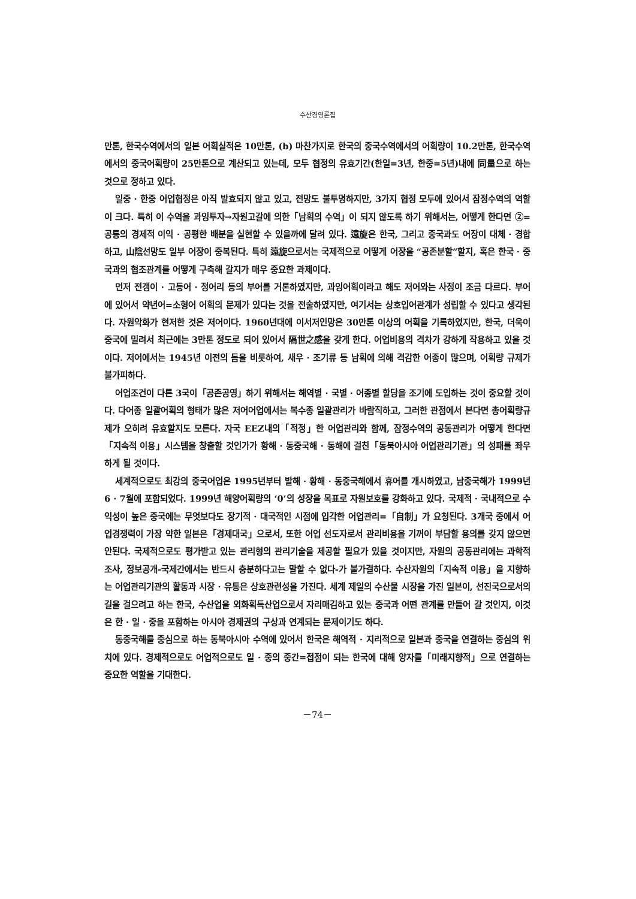수산경영론집
만톤, 한국수역에서의 일본 어획실적은 10만톤, (b) 마찬가지로 한국의 중국수역에서의 어획량이 10.2만톤, 한국수역에서의 중국어획량이 25만톤으로 계산되고 있는데, 모두 협정의 유효기간(한일=3년, 한중=5년)내에 同量으로 하는 것으로 정하고 있다.
일중 · 한중 어업협정은 아직 발효되지 않고 있고, 전망도 불투명하지만, 3가지 협정 모두에 있어서 잠정수역의 역할이 크다. 특히 이 수역을 과잉투자→자원고갈에 의한「남획의 수역」이 되지 않도록 하기 위해서는, 어떻게 한다면 ②=공통의 경제적 이익 · 공평한 배분을 실현할 수 있을까에 달려 있다. 遠旋은 한국, 그리고 중국과도 어장이 대체 · 경합하고, 山陰선망도 일부 어장이 중복된다. 특히 遠旋으로서는 국제적으로 어떻게 어장을 “공존분할”할지, 혹은 한국 · 중국과의 협조관계를 어떻게 구축해 갈지가 매우 중요한 과제이다.
먼저 전갱이 · 고등어 · 정어리 등의 부어를 거론하였지만, 과잉어획이라고 해도 저어와는 사정이 조금 다르다. 부어에 있어서 약년어=소형어 어획의 문제가 있다는 것을 전술하였지만, 여기서는 상호입어관계가 성립할 수 있다고 생각된다. 자원악화가 현저한 것은 저어이다. 1960년대에 이서저인망은 30만톤 이상의 어획을 기록하였지만, 한국, 더욱이 중국에 밀려서 최근에는 3만톤 정도로 되어 있어서 隔世之感을 갖게 한다. 어업비용의 격차가 강하게 작용하고 있을 것이다. 저어에서는 1945년 이전의 돔을 비롯하여, 새우 · 조기류 등 남획에 의해 격감한 어종이 많으며, 어획량 규제가 불가피하다.
어업조건이 다른 3국이「공존공영」하기 위해서는 해역별 · 국별 · 어종별 할당을 조기에 도입하는 것이 중요할 것이다. 다어종 일괄어획의 형태가 많은 저어어업에서는 복수종 일괄관리가 바람직하고, 그러한 관점에서 본다면 총어획량규제가 오히려 유효할지도 모른다. 자국 EEZ내의「적정」한 어업관리와 함께, 잠정수역의 공동관리가 어떻게 한다면「지속적 이용」시스템을 창출할 것인가가 황해 · 동중국해 · 동해에 걸친「동북아시아 어업관리기관」의 성패를 좌우하게 될 것이다.
세계적으로도 최강의 중국어업은 1995년부터 발해 · 황해 · 동중국해에서 휴어를 개시하였고, 남중국해가 1999년 6 · 7월에 포함되었다. 1999년 해양어획량의 ‘0’의 성장을 목표로 자원보호를 강화하고 있다. 국제적 · 국내적으로 수익성이 높은 중국에는 무엇보다도 장기적 · 대국적인 시점에 입각한 어업관리=「自制」가 요청된다. 3개국 중에서 어업경쟁력이 가장 약한 일본은「경제대국」으로서, 또한 어업 선도자로서 관리비용을 기꺼이 부담할 용의를 갖지 않으면 안된다. 국제적으로도 평가받고 있는 관리형의 관리기술을 제공할 필요가 있을 것이지만, 자원의 공동관리에는 과학적 조사, 정보공개-국제간에서는 반드시 충분하다고는 말할 수 없다-가 불가결하다. 수산자원의「지속적 이용」을 지향하는 어업관리기관의 활동과 시장 · 유통은 상호관련성을 가진다. 세계 제일의 수산물 시장을 가진 일본이, 선진국으로서의 길을 걸으려고 하는 한국, 수산업을 외화획득산업으로서 자리매김하고 있는 중국과 어떤 관계를 만들어 갈 것인지, 이것은 한 · 일 · 중을 포함하는 아시아 경제권의 구상과 연계되는 문제이기도 하다.
동중국해를 중심으로 하는 동북아시아 수역에 있어서 한국은 해역적 · 지리적으로 일본과 중국을 연결하는 중심의 위치에 있다. 경제적으로도 어업적으로도 일 · 중의 중간=접점이 되는 한국에 대해 양자를「미래지향적」으로 연결하는 중요한 역할을 기대한다.
－74－